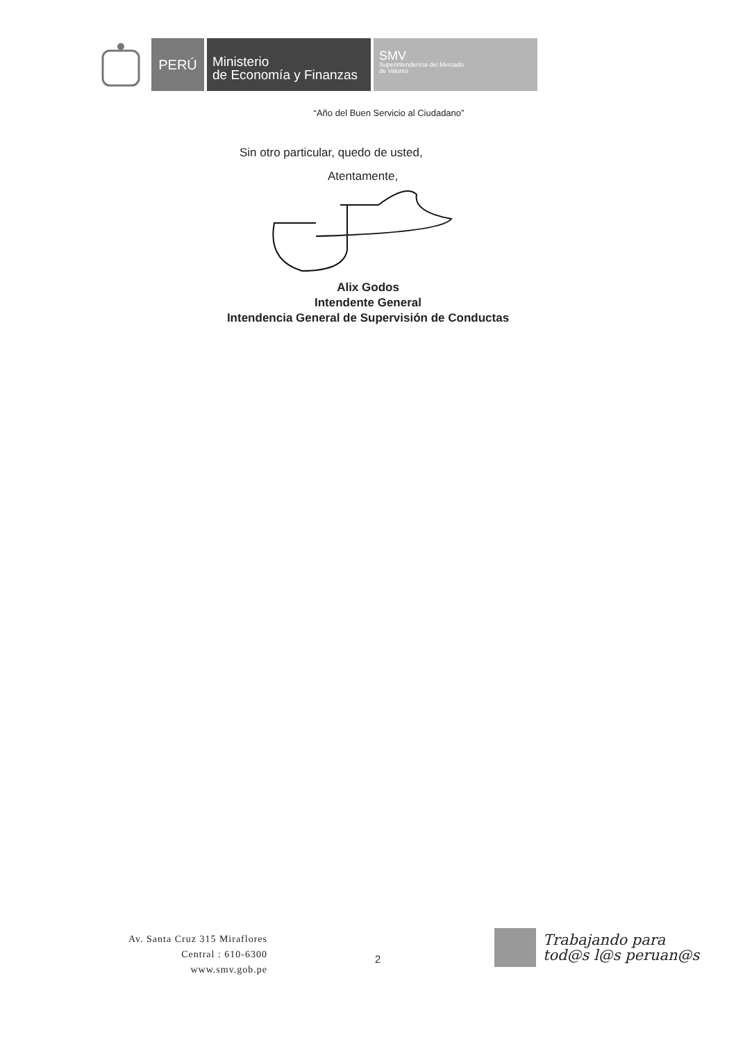PERÚ
Ministerio
de Economía y Finanzas
SMV
Superintendencia del Mercado
de Valores
“Año del Buen Servicio al Ciudadano”
Sin otro particular, quedo de usted,
Atentamente,
Alix Godos
Intendente General
Intendencia General de Supervisión de Conductas
Av. Santa Cruz 315 Miraflores
Central : 610-6300
www.smv.gob.pe
2
Trabajando para
tod@s l@s peruan@s